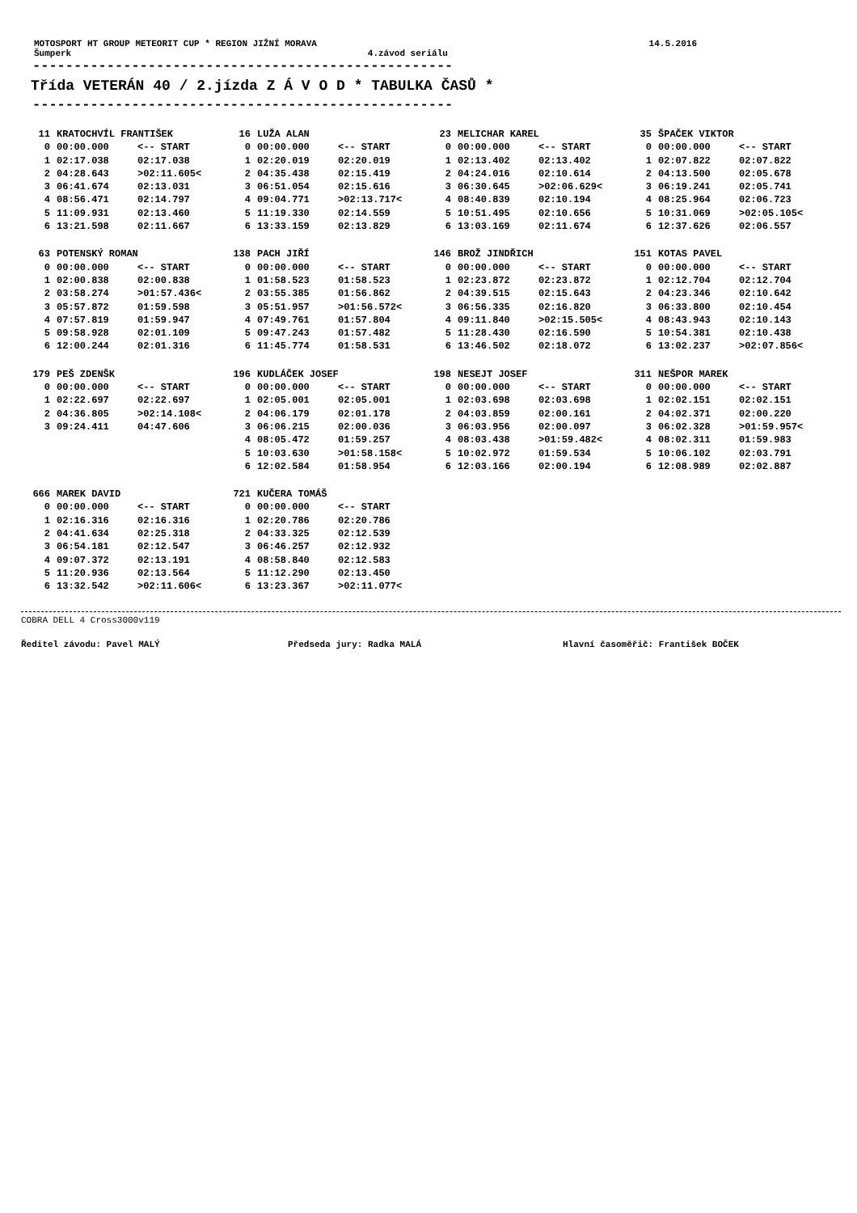MOTOSPORT HT GROUP METEORIT CUP * REGION JIŽNÍ MORAVA 14.5.2016
Šumperk 4.závod seriálu
---------------------------------------------------
Třída VETERÁN 40 / 2.jízda Z Á V O D * TABULKA ČASŮ *
---------------------------------------------------
| 11 | KRATOCHVÍL FRANTIŠEK | | 16 | LUŽA ALAN | | 23 | MELICHAR KAREL | | 35 | ŠPAČEK VIKTOR | |
| 0 | 00:00.000 | <-- START | 0 | 00:00.000 | <-- START | 0 | 00:00.000 | <-- START | 0 | 00:00.000 | <-- START |
| 1 | 02:17.038 | 02:17.038 | 1 | 02:20.019 | 02:20.019 | 1 | 02:13.402 | 02:13.402 | 1 | 02:07.822 | 02:07.822 |
| 2 | 04:28.643 | >02:11.605< | 2 | 04:35.438 | 02:15.419 | 2 | 04:24.016 | 02:10.614 | 2 | 04:13.500 | 02:05.678 |
| 3 | 06:41.674 | 02:13.031 | 3 | 06:51.054 | 02:15.616 | 3 | 06:30.645 | >02:06.629< | 3 | 06:19.241 | 02:05.741 |
| 4 | 08:56.471 | 02:14.797 | 4 | 09:04.771 | >02:13.717< | 4 | 08:40.839 | 02:10.194 | 4 | 08:25.964 | 02:06.723 |
| 5 | 11:09.931 | 02:13.460 | 5 | 11:19.330 | 02:14.559 | 5 | 10:51.495 | 02:10.656 | 5 | 10:31.069 | >02:05.105< |
| 6 | 13:21.598 | 02:11.667 | 6 | 13:33.159 | 02:13.829 | 6 | 13:03.169 | 02:11.674 | 6 | 12:37.626 | 02:06.557 |
| 63 | POTENSKÝ ROMAN | | 138 | PACH JIŘÍ | | 146 | BROŽ JINDŘICH | | 151 | KOTAS PAVEL | |
| 0 | 00:00.000 | <-- START | 0 | 00:00.000 | <-- START | 0 | 00:00.000 | <-- START | 0 | 00:00.000 | <-- START |
| 1 | 02:00.838 | 02:00.838 | 1 | 01:58.523 | 01:58.523 | 1 | 02:23.872 | 02:23.872 | 1 | 02:12.704 | 02:12.704 |
| 2 | 03:58.274 | >01:57.436< | 2 | 03:55.385 | 01:56.862 | 2 | 04:39.515 | 02:15.643 | 2 | 04:23.346 | 02:10.642 |
| 3 | 05:57.872 | 01:59.598 | 3 | 05:51.957 | >01:56.572< | 3 | 06:56.335 | 02:16.820 | 3 | 06:33.800 | 02:10.454 |
| 4 | 07:57.819 | 01:59.947 | 4 | 07:49.761 | 01:57.804 | 4 | 09:11.840 | >02:15.505< | 4 | 08:43.943 | 02:10.143 |
| 5 | 09:58.928 | 02:01.109 | 5 | 09:47.243 | 01:57.482 | 5 | 11:28.430 | 02:16.590 | 5 | 10:54.381 | 02:10.438 |
| 6 | 12:00.244 | 02:01.316 | 6 | 11:45.774 | 01:58.531 | 6 | 13:46.502 | 02:18.072 | 6 | 13:02.237 | >02:07.856< |
| 179 | PEŠ ZDENŠK | | 196 | KUDLÁČEK JOSEF | | 198 | NESEJT JOSEF | | 311 | NEŠPOR MAREK | |
| 0 | 00:00.000 | <-- START | 0 | 00:00.000 | <-- START | 0 | 00:00.000 | <-- START | 0 | 00:00.000 | <-- START |
| 1 | 02:22.697 | 02:22.697 | 1 | 02:05.001 | 02:05.001 | 1 | 02:03.698 | 02:03.698 | 1 | 02:02.151 | 02:02.151 |
| 2 | 04:36.805 | >02:14.108< | 2 | 04:06.179 | 02:01.178 | 2 | 04:03.859 | 02:00.161 | 2 | 04:02.371 | 02:00.220 |
| 3 | 09:24.411 | 04:47.606 | 3 | 06:06.215 | 02:00.036 | 3 | 06:03.956 | 02:00.097 | 3 | 06:02.328 | >01:59.957< |
| | | | 4 | 08:05.472 | 01:59.257 | 4 | 08:03.438 | >01:59.482< | 4 | 08:02.311 | 01:59.983 |
| | | | 5 | 10:03.630 | >01:58.158< | 5 | 10:02.972 | 01:59.534 | 5 | 10:06.102 | 02:03.791 |
| | | | 6 | 12:02.584 | 01:58.954 | 6 | 12:03.166 | 02:00.194 | 6 | 12:08.989 | 02:02.887 |
| 666 | MAREK DAVID | | 721 | KUČERA TOMÁŠ | |
| 0 | 00:00.000 | <-- START | 0 | 00:00.000 | <-- START |
| 1 | 02:16.316 | 02:16.316 | 1 | 02:20.786 | 02:20.786 |
| 2 | 04:41.634 | 02:25.318 | 2 | 04:33.325 | 02:12.539 |
| 3 | 06:54.181 | 02:12.547 | 3 | 06:46.257 | 02:12.932 |
| 4 | 09:07.372 | 02:13.191 | 4 | 08:58.840 | 02:12.583 |
| 5 | 11:20.936 | 02:13.564 | 5 | 11:12.290 | 02:13.450 |
| 6 | 13:32.542 | >02:11.606< | 6 | 13:23.367 | >02:11.077< |
COBRA DELL 4 Cross3000v119
Ředitel závodu: Pavel MALÝ Předseda jury: Radka MALÁ Hlavní časoměřič: František BOČEK